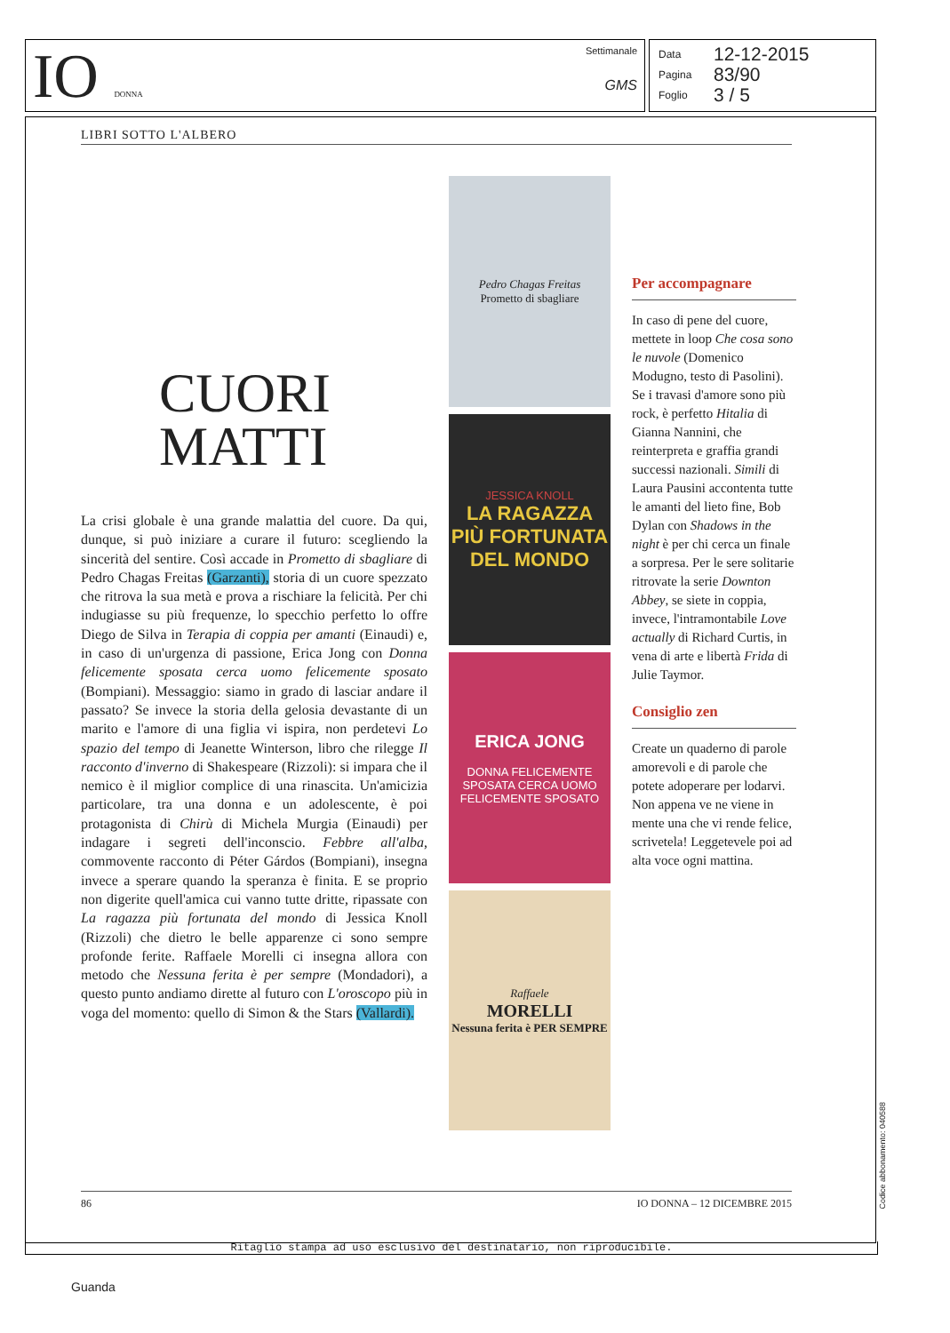IO DONNA
Settimanale
GMS
Data 12-12-2015
Pagina 83/90
Foglio 3 / 5
LIBRI SOTTO L'ALBERO
CUORI MATTI
La crisi globale è una grande malattia del cuore. Da qui, dunque, si può iniziare a curare il futuro: scegliendo la sincerità del sentire. Così accade in Prometto di sbagliare di Pedro Chagas Freitas (Garzanti), storia di un cuore spezzato che ritrova la sua metà e prova a rischiare la felicità. Per chi indugiasse su più frequenze, lo specchio perfetto lo offre Diego de Silva in Terapia di coppia per amanti (Einaudi) e, in caso di un'urgenza di passione, Erica Jong con Donna felicemente sposata cerca uomo felicemente sposato (Bompiani). Messaggio: siamo in grado di lasciar andare il passato? Se invece la storia della gelosia devastante di un marito e l'amore di una figlia vi ispira, non perdetevi Lo spazio del tempo di Jeanette Winterson, libro che rilegge Il racconto d'inverno di Shakespeare (Rizzoli): si impara che il nemico è il miglior complice di una rinascita. Un'amicizia particolare, tra una donna e un adolescente, è poi protagonista di Chirù di Michela Murgia (Einaudi) per indagare i segreti dell'inconscio. Febbre all'alba, commovente racconto di Péter Gárdos (Bompiani), insegna invece a sperare quando la speranza è finita. E se proprio non digerite quell'amica cui vanno tutte dritte, ripassate con La ragazza più fortunata del mondo di Jessica Knoll (Rizzoli) che dietro le belle apparenze ci sono sempre profonde ferite. Raffaele Morelli ci insegna allora con metodo che Nessuna ferita è per sempre (Mondadori), a questo punto andiamo dirette al futuro con L'oroscopo più in voga del momento: quello di Simon & the Stars (Vallardi).
Pedro Chagas Freitas
Prometto di sbagliare
JESSICA KNOLL
LA RAGAZZA PIÙ FORTUNATA DEL MONDO
ERICA JONG
DONNA FELICEMENTE SPOSATA CERCA UOMO FELICEMENTE SPOSATO
Raffaele
MORELLI
Nessuna ferita è PER SEMPRE
Per accompagnare
In caso di pene del cuore, mettete in loop Che cosa sono le nuvole (Domenico Modugno, testo di Pasolini). Se i travasi d'amore sono più rock, è perfetto Hitalia di Gianna Nannini, che reinterpreta e graffia grandi successi nazionali. Simili di Laura Pausini accontenta tutte le amanti del lieto fine, Bob Dylan con Shadows in the night è per chi cerca un finale a sorpresa. Per le sere solitarie ritrovate la serie Downton Abbey, se siete in coppia, invece, l'intramontabile Love actually di Richard Curtis, in vena di arte e libertà Frida di Julie Taymor.
Consiglio zen
Create un quaderno di parole amorevoli e di parole che potete adoperare per lodarvi. Non appena ve ne viene in mente una che vi rende felice, scrivetela! Leggetevele poi ad alta voce ogni mattina.
86 IO DONNA – 12 DICEMBRE 2015
Ritaglio stampa ad uso esclusivo del destinatario, non riproducibile.
Codice abbonamento: 040588
Guanda